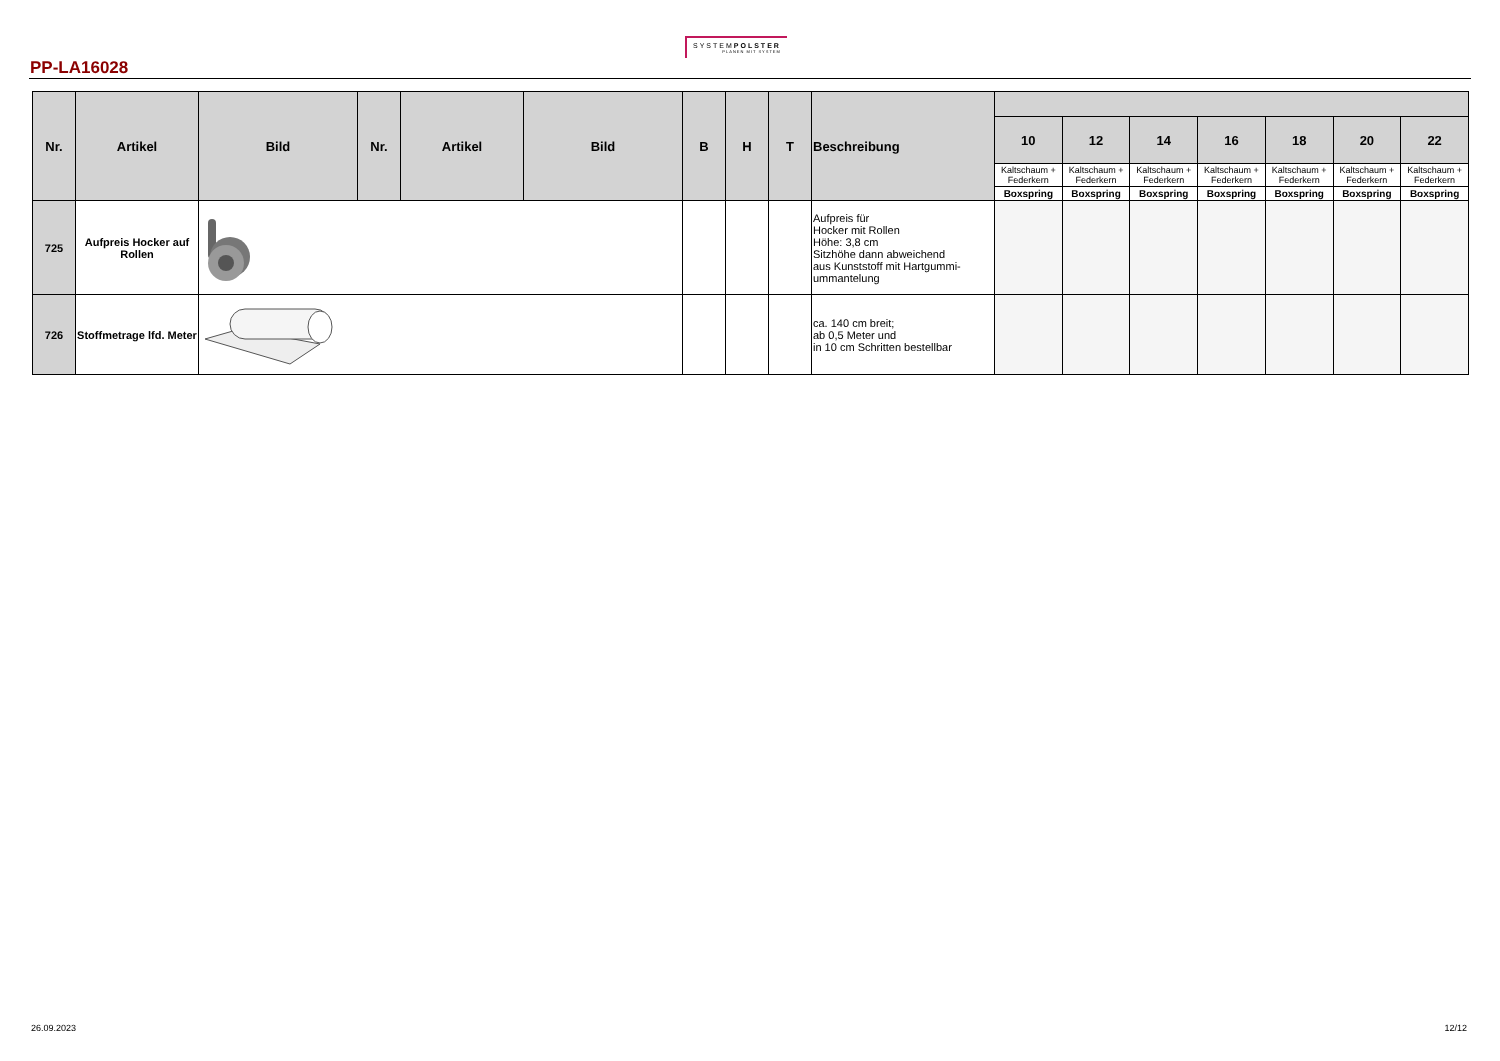SYSTEMPOLSTER
PLANEN MIT SYSTEM
PP-LA16028
| Nr. | Artikel | Bild | Nr. | Artikel | Bild | B | H | T | Beschreibung | | | | | | | |
| --- | --- | --- | --- | --- | --- | --- | --- | --- | --- | --- | --- | --- | --- | --- | --- | --- |
| | | | | | | | | | | 10 | 12 | 14 | 16 | 18 | 20 | 22 |
| | | | | | | | | | | Kaltschaum + Federkern | Kaltschaum + Federkern | Kaltschaum + Federkern | Kaltschaum + Federkern | Kaltschaum + Federkern | Kaltschaum + Federkern | Kaltschaum + Federkern |
| | | | | | | | | | | Boxspring | Boxspring | Boxspring | Boxspring | Boxspring | Boxspring | Boxspring |
| 725 | Aufpreis Hocker auf Rollen | | | | | | | | Aufpreis für Hocker mit Rollen Höhe: 3,8 cm Sitzhöhe dann abweichend aus Kunststoff mit Hartgummi- ummantelung | | | | | | | |
| 726 | Stoffmetrage lfd. Meter | | | | | | | | ca. 140 cm breit; ab 0,5 Meter und in 10 cm Schritten bestellbar | | | | | | | |
26.09.2023 12/12